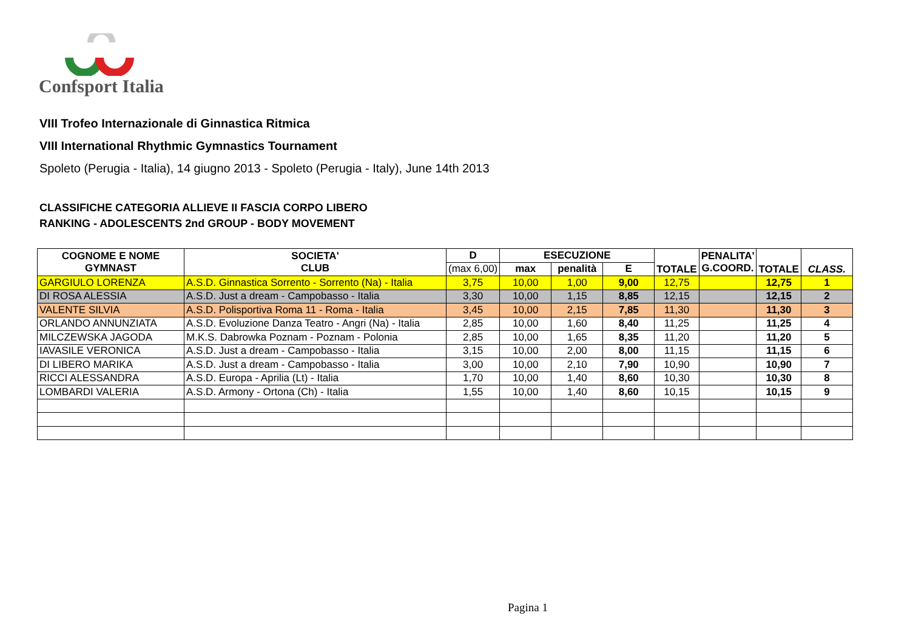Confsport Italia
VIII Trofeo Internazionale di Ginnastica Ritmica
VIII International Rhythmic Gymnastics Tournament
Spoleto (Perugia - Italia), 14 giugno 2013 - Spoleto (Perugia - Italy), June 14th 2013
CLASSIFICHE CATEGORIA ALLIEVE II FASCIA CORPO LIBERO
RANKING - ADOLESCENTS 2nd GROUP - BODY MOVEMENT
| COGNOME E NOME GYMNAST | SOCIETA' CLUB | D | ESECUZIONE | | | TOTALE | PENALITA' G.COORD. | TOTALE | CLASS. |
| --- | --- | --- | --- | --- | --- | --- | --- | --- | --- |
| | | (max 6,00) | max | penalità | E | | | | |
| GARGIULO LORENZA | A.S.D. Ginnastica Sorrento - Sorrento (Na) - Italia | 3,75 | 10,00 | 1,00 | 9,00 | 12,75 | | 12,75 | 1 |
| DI ROSA ALESSIA | A.S.D. Just a dream - Campobasso - Italia | 3,30 | 10,00 | 1,15 | 8,85 | 12,15 | | 12,15 | 2 |
| VALENTE SILVIA | A.S.D. Polisportiva Roma 11 - Roma - Italia | 3,45 | 10,00 | 2,15 | 7,85 | 11,30 | | 11,30 | 3 |
| ORLANDO ANNUNZIATA | A.S.D. Evoluzione Danza Teatro - Angri (Na) - Italia | 2,85 | 10,00 | 1,60 | 8,40 | 11,25 | | 11,25 | 4 |
| MILCZEWSKA JAGODA | M.K.S. Dabrowka Poznam - Poznam - Polonia | 2,85 | 10,00 | 1,65 | 8,35 | 11,20 | | 11,20 | 5 |
| IAVASILE VERONICA | A.S.D. Just a dream - Campobasso - Italia | 3,15 | 10,00 | 2,00 | 8,00 | 11,15 | | 11,15 | 6 |
| DI LIBERO MARIKA | A.S.D. Just a dream - Campobasso - Italia | 3,00 | 10,00 | 2,10 | 7,90 | 10,90 | | 10,90 | 7 |
| RICCI ALESSANDRA | A.S.D. Europa - Aprilia (Lt) - Italia | 1,70 | 10,00 | 1,40 | 8,60 | 10,30 | | 10,30 | 8 |
| LOMBARDI VALERIA | A.S.D. Armony - Ortona (Ch) - Italia | 1,55 | 10,00 | 1,40 | 8,60 | 10,15 | | 10,15 | 9 |
Pagina 1